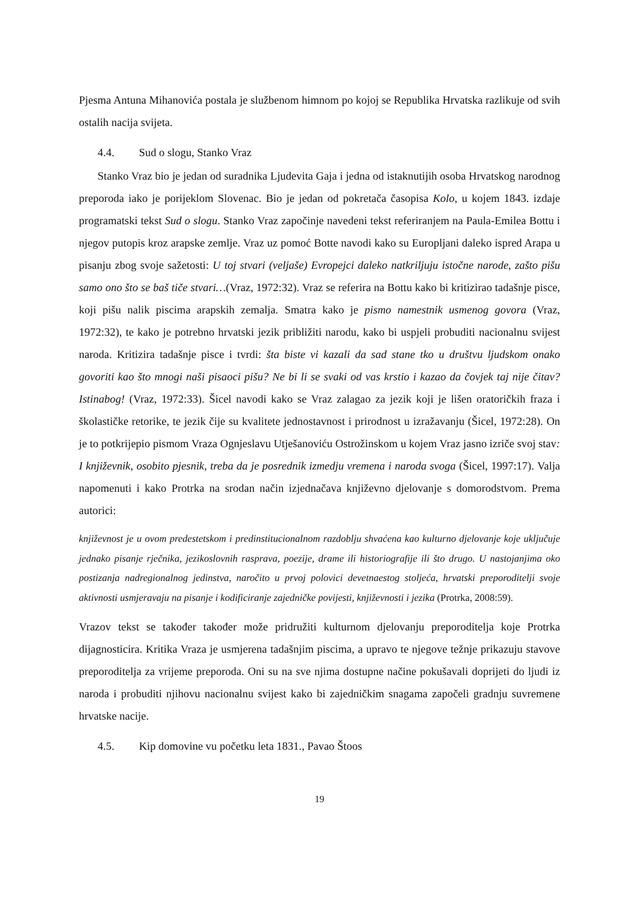Pjesma Antuna Mihanovića postala je službenom himnom po kojoj se Republika Hrvatska razlikuje od svih ostalih nacija svijeta.
4.4. Sud o slogu, Stanko Vraz
Stanko Vraz bio je jedan od suradnika Ljudevita Gaja i jedna od istaknutijih osoba Hrvatskog narodnog preporoda iako je porijeklom Slovenac. Bio je jedan od pokretača časopisa Kolo, u kojem 1843. izdaje programatski tekst Sud o slogu. Stanko Vraz započinje navedeni tekst referiranjem na Paula-Emilea Bottu i njegov putopis kroz arapske zemlje. Vraz uz pomoć Botte navodi kako su Europljani daleko ispred Arapa u pisanju zbog svoje sažetosti: U toj stvari (veljaše) Evropejci daleko natkriljuju istočne narode, zašto pišu samo ono što se baš tiče stvari…(Vraz, 1972:32). Vraz se referira na Bottu kako bi kritizirao tadašnje pisce, koji pišu nalik piscima arapskih zemalja. Smatra kako je pismo namestnik usmenog govora (Vraz, 1972:32), te kako je potrebno hrvatski jezik približiti narodu, kako bi uspjeli probuditi nacionalnu svijest naroda. Kritizira tadašnje pisce i tvrdi: šta biste vi kazali da sad stane tko u društvu ljudskom onako govoriti kao što mnogi naši pisaoci pišu? Ne bi li se svaki od vas krstio i kazao da čovjek taj nije čitav? Istinabog! (Vraz, 1972:33). Šicel navodi kako se Vraz zalagao za jezik koji je lišen oratoričkih fraza i školastičke retorike, te jezik čije su kvalitete jednostavnost i prirodnost u izražavanju (Šicel, 1972:28). On je to potkrijepio pismom Vraza Ognjeslavu Utješanoviću Ostrožinskom u kojem Vraz jasno izriče svoj stav: I književnik, osobito pjesnik, treba da je posrednik izmedju vremena i naroda svoga (Šicel, 1997:17). Valja napomenuti i kako Protrka na srodan način izjednačava književno djelovanje s domorodstvom. Prema autorici:
književnost je u ovom predestetskom i predinstitucionalnom razdoblju shvaćena kao kulturno djelovanje koje uključuje jednako pisanje rječnika, jezikoslovnih rasprava, poezije, drame ili historiografije ili što drugo. U nastojanjima oko postizanja nadregionalnog jedinstva, naročito u prvoj polovici devetnaestog stoljeća, hrvatski preporoditelji svoje aktivnosti usmjeravaju na pisanje i kodificiranje zajedničke povijesti, književnosti i jezika (Protrka, 2008:59).
Vrazov tekst se također također može pridružiti kulturnom djelovanju preporoditelja koje Protrka dijagnosticira. Kritika Vraza je usmjerena tadašnjim piscima, a upravo te njegove težnje prikazuju stavove preporoditelja za vrijeme preporoda. Oni su na sve njima dostupne načine pokušavali doprijeti do ljudi iz naroda i probuditi njihovu nacionalnu svijest kako bi zajedničkim snagama započeli gradnju suvremene hrvatske nacije.
4.5. Kip domovine vu početku leta 1831., Pavao Štoos
19